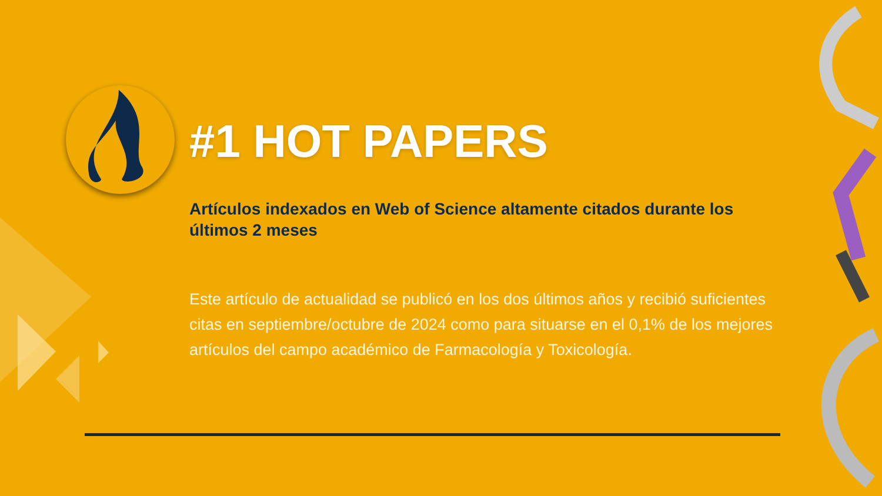#1 HOT PAPERS
Artículos indexados en Web of Science altamente citados durante los últimos 2 meses
Este artículo de actualidad se publicó en los dos últimos años y recibió suficientes citas en septiembre/octubre de 2024 como para situarse en el 0,1% de los mejores artículos del campo académico de Farmacología y Toxicología.